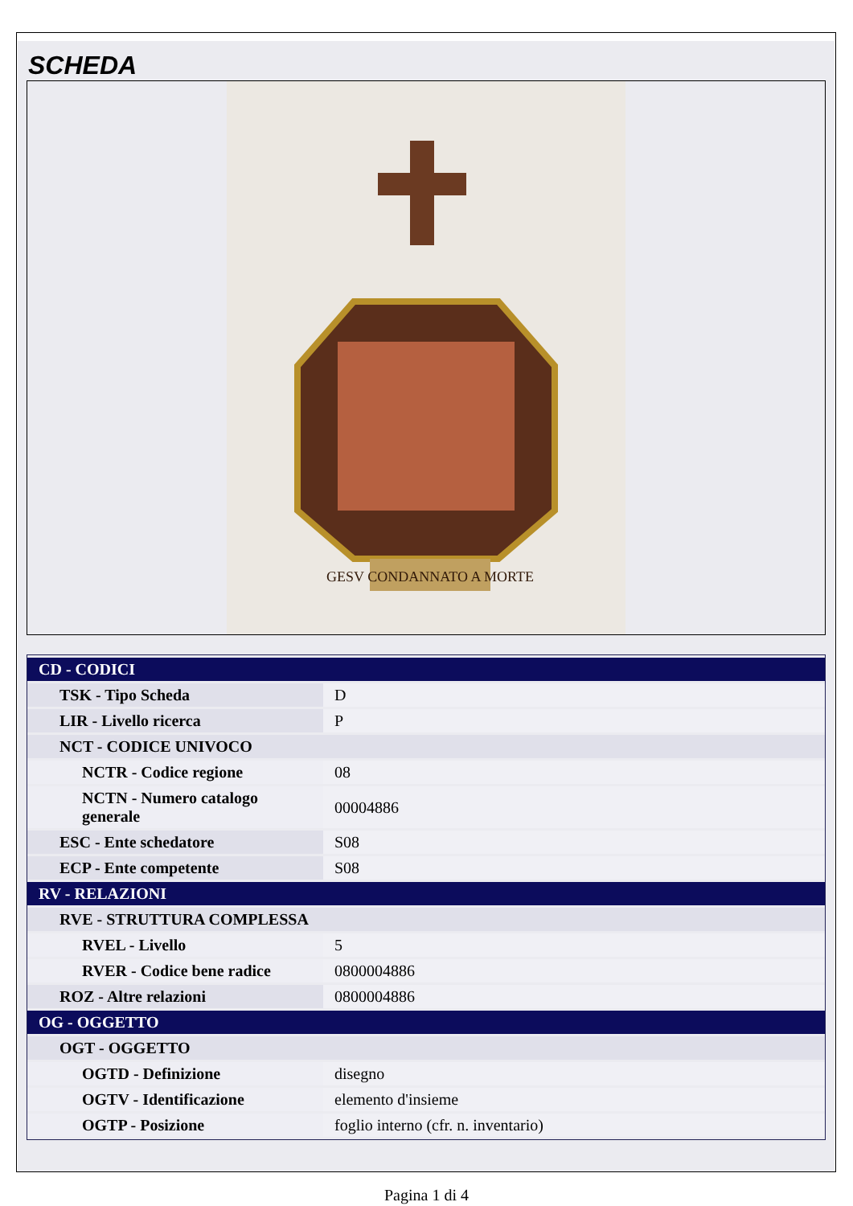SCHEDA
GESV CONDANNATO A MORTE
| CD - CODICI | |
| TSK - Tipo Scheda | D |
| LIR - Livello ricerca | P |
| NCT - CODICE UNIVOCO | |
| NCTR - Codice regione | 08 |
| NCTN - Numero catalogo generale | 00004886 |
| ESC - Ente schedatore | S08 |
| ECP - Ente competente | S08 |
| RV - RELAZIONI | |
| RVE - STRUTTURA COMPLESSA | |
| RVEL - Livello | 5 |
| RVER - Codice bene radice | 0800004886 |
| ROZ - Altre relazioni | 0800004886 |
| OG - OGGETTO | |
| OGT - OGGETTO | |
| OGTD - Definizione | disegno |
| OGTV - Identificazione | elemento d'insieme |
| OGTP - Posizione | foglio interno (cfr. n. inventario) |
Pagina 1 di 4